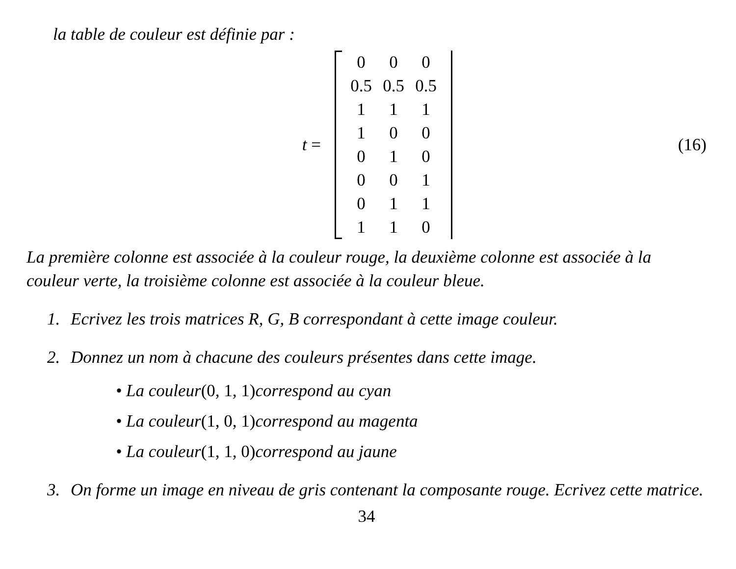la table de couleur est définie par :
t =
| 0 | 0 | 0 |
| 0.5 | 0.5 | 0.5 |
| 1 | 1 | 1 |
| 1 | 0 | 0 |
| 0 | 1 | 0 |
| 0 | 0 | 1 |
| 0 | 1 | 1 |
| 1 | 1 | 0 |
(16)
La première colonne est associée à la couleur rouge, la deuxième colonne est associée à la couleur verte, la troisième colonne est associée à la couleur bleue.
1. Ecrivez les trois matrices R, G, B correspondant à cette image couleur.
2. Donnez un nom à chacune des couleurs présentes dans cette image.
• La couleur (0, 1, 1) correspond au cyan
• La couleur (1, 0, 1) correspond au magenta
• La couleur (1, 1, 0) correspond au jaune
3. On forme un image en niveau de gris contenant la composante rouge. Ecrivez cette matrice.
34